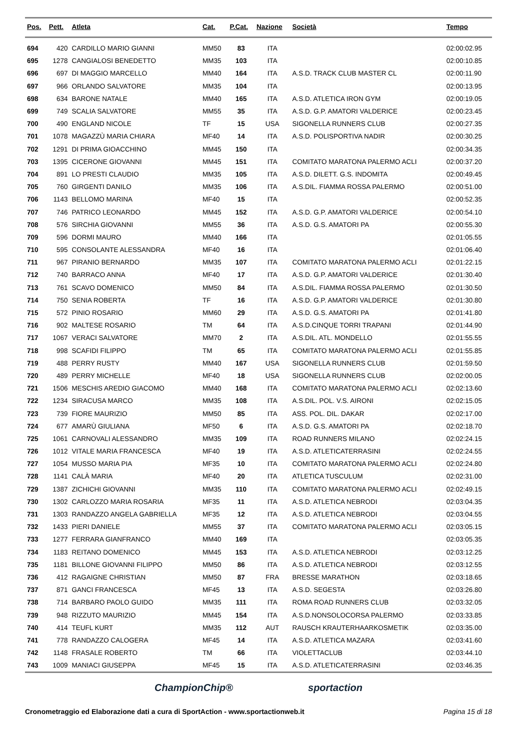| Pos. | Pett. | Atleta | Cat. | P.Cat. | Nazione | Società | Tempo |
| --- | --- | --- | --- | --- | --- | --- | --- |
| 694 | 420 | CARDILLO MARIO GIANNI | MM50 | 83 | ITA | | 02:00:02.95 |
| 695 | 1278 | CANGIALOSI BENEDETTO | MM35 | 103 | ITA | | 02:00:10.85 |
| 696 | 697 | DI MAGGIO MARCELLO | MM40 | 164 | ITA | A.S.D. TRACK CLUB MASTER CL | 02:00:11.90 |
| 697 | 966 | ORLANDO SALVATORE | MM35 | 104 | ITA | | 02:00:13.95 |
| 698 | 634 | BARONE NATALE | MM40 | 165 | ITA | A.S.D. ATLETICA IRON GYM | 02:00:19.05 |
| 699 | 749 | SCALIA SALVATORE | MM55 | 35 | ITA | A.S.D. G.P. AMATORI VALDERICE | 02:00:23.45 |
| 700 | 490 | ENGLAND NICOLE | TF | 15 | USA | SIGONELLA RUNNERS CLUB | 02:00:27.35 |
| 701 | 1078 | MAGAZZÙ MARIA CHIARA | MF40 | 14 | ITA | A.S.D. POLISPORTIVA NADIR | 02:00:30.25 |
| 702 | 1291 | DI PRIMA GIOACCHINO | MM45 | 150 | ITA | | 02:00:34.35 |
| 703 | 1395 | CICERONE GIOVANNI | MM45 | 151 | ITA | COMITATO MARATONA PALERMO ACLI | 02:00:37.20 |
| 704 | 891 | LO PRESTI CLAUDIO | MM35 | 105 | ITA | A.S.D. DILETT. G.S. INDOMITA | 02:00:49.45 |
| 705 | 760 | GIRGENTI DANILO | MM35 | 106 | ITA | A.S.DIL. FIAMMA ROSSA PALERMO | 02:00:51.00 |
| 706 | 1143 | BELLOMO MARINA | MF40 | 15 | ITA | | 02:00:52.35 |
| 707 | 746 | PATRICO LEONARDO | MM45 | 152 | ITA | A.S.D. G.P. AMATORI VALDERICE | 02:00:54.10 |
| 708 | 576 | SIRCHIA GIOVANNI | MM55 | 36 | ITA | A.S.D. G.S. AMATORI PA | 02:00:55.30 |
| 709 | 596 | DORMI MAURO | MM40 | 166 | ITA | | 02:01:05.55 |
| 710 | 595 | CONSOLANTE ALESSANDRA | MF40 | 16 | ITA | | 02:01:06.40 |
| 711 | 967 | PIRANIO BERNARDO | MM35 | 107 | ITA | COMITATO MARATONA PALERMO ACLI | 02:01:22.15 |
| 712 | 740 | BARRACO ANNA | MF40 | 17 | ITA | A.S.D. G.P. AMATORI VALDERICE | 02:01:30.40 |
| 713 | 761 | SCAVO DOMENICO | MM50 | 84 | ITA | A.S.DIL. FIAMMA ROSSA PALERMO | 02:01:30.50 |
| 714 | 750 | SENIA ROBERTA | TF | 16 | ITA | A.S.D. G.P. AMATORI VALDERICE | 02:01:30.80 |
| 715 | 572 | PINIO ROSARIO | MM60 | 29 | ITA | A.S.D. G.S. AMATORI PA | 02:01:41.80 |
| 716 | 902 | MALTESE ROSARIO | TM | 64 | ITA | A.S.D.CINQUE TORRI TRAPANI | 02:01:44.90 |
| 717 | 1067 | VERACI SALVATORE | MM70 | 2 | ITA | A.S.DIL. ATL. MONDELLO | 02:01:55.55 |
| 718 | 998 | SCAFIDI FILIPPO | TM | 65 | ITA | COMITATO MARATONA PALERMO ACLI | 02:01:55.85 |
| 719 | 488 | PERRY RUSTY | MM40 | 167 | USA | SIGONELLA RUNNERS CLUB | 02:01:59.50 |
| 720 | 489 | PERRY MICHELLE | MF40 | 18 | USA | SIGONELLA RUNNERS CLUB | 02:02:00.05 |
| 721 | 1506 | MESCHIS AREDIO GIACOMO | MM40 | 168 | ITA | COMITATO MARATONA PALERMO ACLI | 02:02:13.60 |
| 722 | 1234 | SIRACUSA MARCO | MM35 | 108 | ITA | A.S.DIL. POL. V.S. AIRONI | 02:02:15.05 |
| 723 | 739 | FIORE MAURIZIO | MM50 | 85 | ITA | ASS. POL. DIL. DAKAR | 02:02:17.00 |
| 724 | 677 | AMARÙ GIULIANA | MF50 | 6 | ITA | A.S.D. G.S. AMATORI PA | 02:02:18.70 |
| 725 | 1061 | CARNOVALI ALESSANDRO | MM35 | 109 | ITA | ROAD RUNNERS MILANO | 02:02:24.15 |
| 726 | 1012 | VITALE MARIA FRANCESCA | MF40 | 19 | ITA | A.S.D. ATLETICATERRASINI | 02:02:24.55 |
| 727 | 1054 | MUSSO MARIA PIA | MF35 | 10 | ITA | COMITATO MARATONA PALERMO ACLI | 02:02:24.80 |
| 728 | 1141 | CALÀ MARIA | MF40 | 20 | ITA | ATLETICA TUSCULUM | 02:02:31.00 |
| 729 | 1387 | ZICHICHI GIOVANNI | MM35 | 110 | ITA | COMITATO MARATONA PALERMO ACLI | 02:02:49.15 |
| 730 | 1302 | CARLOZZO MARIA ROSARIA | MF35 | 11 | ITA | A.S.D. ATLETICA NEBRODI | 02:03:04.35 |
| 731 | 1303 | RANDAZZO ANGELA GABRIELLA | MF35 | 12 | ITA | A.S.D. ATLETICA NEBRODI | 02:03:04.55 |
| 732 | 1433 | PIERI DANIELE | MM55 | 37 | ITA | COMITATO MARATONA PALERMO ACLI | 02:03:05.15 |
| 733 | 1277 | FERRARA GIANFRANCO | MM40 | 169 | ITA | | 02:03:05.35 |
| 734 | 1183 | REITANO DOMENICO | MM45 | 153 | ITA | A.S.D. ATLETICA NEBRODI | 02:03:12.25 |
| 735 | 1181 | BILLONE GIOVANNI FILIPPO | MM50 | 86 | ITA | A.S.D. ATLETICA NEBRODI | 02:03:12.55 |
| 736 | 412 | RAGAIGNE CHRISTIAN | MM50 | 87 | FRA | BRESSE MARATHON | 02:03:18.65 |
| 737 | 871 | GANCI FRANCESCA | MF45 | 13 | ITA | A.S.D. SEGESTA | 02:03:26.80 |
| 738 | 714 | BARBARO PAOLO GUIDO | MM35 | 111 | ITA | ROMA ROAD RUNNERS CLUB | 02:03:32.05 |
| 739 | 948 | RIZZUTO MAURIZIO | MM45 | 154 | ITA | A.S.D.NONSOLOCORSA PALERMO | 02:03:33.85 |
| 740 | 414 | TEUFL KURT | MM35 | 112 | AUT | RAUSCH KRAUTERHAARKOSMETIK | 02:03:35.00 |
| 741 | 778 | RANDAZZO CALOGERA | MF45 | 14 | ITA | A.S.D. ATLETICA MAZARA | 02:03:41.60 |
| 742 | 1148 | FRASALE ROBERTO | TM | 66 | ITA | VIOLETTACLUB | 02:03:44.10 |
| 743 | 1009 | MANIACI GIUSEPPA | MF45 | 15 | ITA | A.S.D. ATLETICATERRASINI | 02:03:46.35 |
ChampionChip® sportaction
Cronometraggio ed Elaborazione dati a cura di SportAction - www.sportactionweb.it Pagina 15 di 18